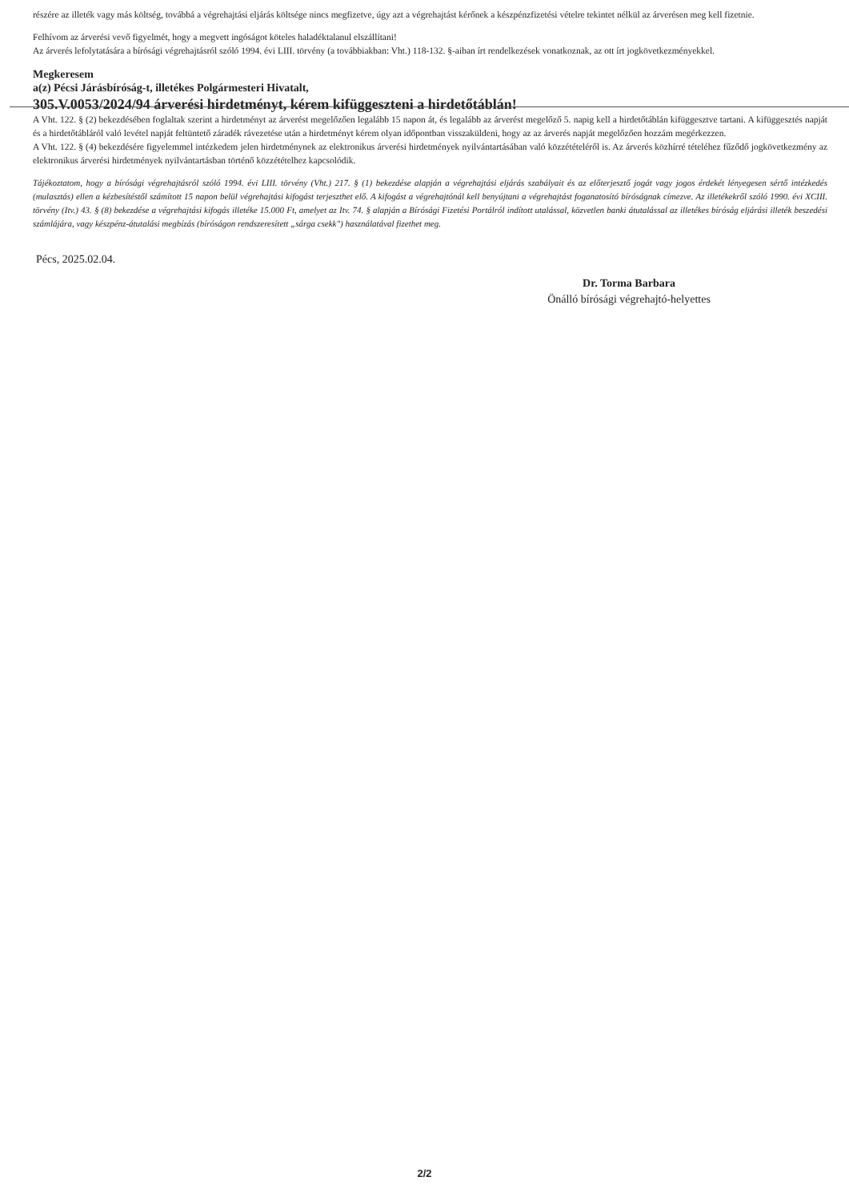részére az illeték vagy más költség, továbbá a végrehajtási eljárás költsége nincs megfizetve, úgy azt a végrehajtást kérőnek a készpénzfizetési vételre tekintet nélkül az árverésen meg kell fizetnie.
Felhívom az árverési vevő figyelmét, hogy a megvett ingóságot köteles haladéktalanul elszállítani!
Az árverés lefolytatására a bírósági végrehajtásról szóló 1994. évi LIII. törvény (a továbbiakban: Vht.) 118-132. §-aiban írt rendelkezések vonatkoznak, az ott írt jogkövetkezményekkel.
Megkeresem
a(z) Pécsi Járásbíróság-t, illetékes Polgármesteri Hivatalt,
305.V.0053/2024/94 árverési hirdetményt, kérem kifüggeszteni a hirdetőtáblán!
A Vht. 122. § (2) bekezdésében foglaltak szerint a hirdetményt az árverést megelőzően legalább 15 napon át, és legalább az árverést megelőző 5. napig kell a hirdetőtáblán kifüggesztve tartani. A kifüggesztés napját és a hirdetőtábláról való levétel napját feltüntető záradék rávezetése után a hirdetményt kérem olyan időpontban visszaküldeni, hogy az az árverés napját megelőzően hozzám megérkezzen.
A Vht. 122. § (4) bekezdésére figyelemmel intézkedem jelen hirdetménynek az elektronikus árverési hirdetmények nyilvántartásában való közzétételéről is. Az árverés közhírré tételéhez fűződő jogkövetkezmény az elektronikus árverési hirdetmények nyilvántartásban történő közzétételhez kapcsolódik.
Tájékoztatom, hogy a bírósági végrehajtásról szóló 1994. évi LIII. törvény (Vht.) 217. § (1) bekezdése alapján a végrehajtási eljárás szabályait és az előterjesztő jogát vagy jogos érdekét lényegesen sértő intézkedés (mulasztás) ellen a kézbesítéstől számított 15 napon belül végrehajtási kifogást terjeszthet elő. A kifogást a végrehajtónál kell benyújtani a végrehajtást foganatosító bíróságnak címezve. Az illetékekről szóló 1990. évi XCIII. törvény (Itv.) 43. § (8) bekezdése a végrehajtási kifogás illetéke 15.000 Ft, amelyet az Itv. 74. § alapján a Bírósági Fizetési Portálról indított utalással, közvetlen banki átutalással az illetékes bíróság eljárási illeték beszedési számlájára, vagy készpénz-átutalási megbízás (bíróságon rendszeresített „sárga csekk") használatával fizethet meg.
Pécs, 2025.02.04.
Dr. Torma Barbara
Önálló bírósági végrehajtó-helyettes
2/2